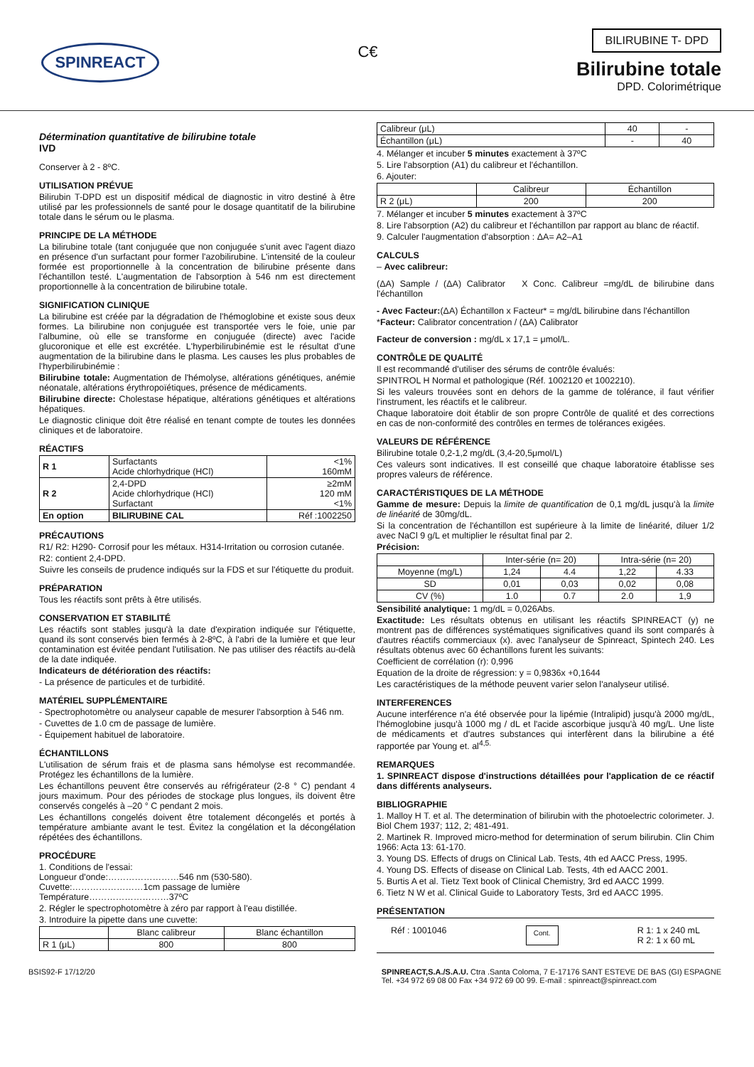SPINREACT
C€
BILIRUBINE T- DPD
Bilirubine totale
DPD. Colorimétrique
Détermination quantitative de bilirubine totale
IVD
Conserver à 2 - 8ºC.
UTILISATION PRÉVUE
Bilirubin T-DPD est un dispositif médical de diagnostic in vitro destiné à être utilisé par les professionnels de santé pour le dosage quantitatif de la bilirubine totale dans le sérum ou le plasma.
PRINCIPE DE LA MÉTHODE
La bilirubine totale (tant conjuguée que non conjuguée s'unit avec l'agent diazo en présence d'un surfactant pour former l'azobilirubine. L'intensité de la couleur formée est proportionnelle à la concentration de bilirubine présente dans l'échantillon testé. L'augmentation de l'absorption à 546 nm est directement proportionnelle à la concentration de bilirubine totale.
SIGNIFICATION CLINIQUE
La bilirubine est créée par la dégradation de l'hémoglobine et existe sous deux formes. La bilirubine non conjuguée est transportée vers le foie, unie par l'albumine, où elle se transforme en conjuguée (directe) avec l'acide glucoronique et elle est excrétée. L'hyperbilirubinémie est le résultat d'une augmentation de la bilirubine dans le plasma. Les causes les plus probables de l'hyperbilirubinémie :
Bilirubine totale: Augmentation de l'hémolyse, altérations génétiques, anémie néonatale, altérations érythropoïétiques, présence de médicaments.
Bilirubine directe: Cholestase hépatique, altérations génétiques et altérations hépatiques.
Le diagnostic clinique doit être réalisé en tenant compte de toutes les données cliniques et de laboratoire.
RÉACTIFS
| R 1 | Surfactants Acide chlorhydrique (HCl) | <1% 160mM |
| R 2 | 2,4-DPD Acide chlorhydrique (HCl) Surfactant | ≥2mM 120 mM <1% |
| En option | BILIRUBINE CAL | Réf :1002250 |
PRÉCAUTIONS
R1/ R2: H290- Corrosif pour les métaux. H314-Irritation ou corrosion cutanée.
R2: contient 2,4-DPD.
Suivre les conseils de prudence indiqués sur la FDS et sur l'étiquette du produit.
PRÉPARATION
Tous les réactifs sont prêts à être utilisés.
CONSERVATION ET STABILITÉ
Les réactifs sont stables jusqu'à la date d'expiration indiquée sur l'étiquette, quand ils sont conservés bien fermés à 2-8ºC, à l'abri de la lumière et que leur contamination est évitée pendant l'utilisation. Ne pas utiliser des réactifs au-delà de la date indiquée.
Indicateurs de détérioration des réactifs:
- La présence de particules et de turbidité.
MATÉRIEL SUPPLÉMENTAIRE
- Spectrophotomètre ou analyseur capable de mesurer l'absorption à 546 nm.
- Cuvettes de 1.0 cm de passage de lumière.
- Équipement habituel de laboratoire.
ÉCHANTILLONS
L'utilisation de sérum frais et de plasma sans hémolyse est recommandée. Protégez les échantillons de la lumière.
Les échantillons peuvent être conservés au réfrigérateur (2-8 ° C) pendant 4 jours maximum. Pour des périodes de stockage plus longues, ils doivent être conservés congelés à –20 ° C pendant 2 mois.
Les échantillons congelés doivent être totalement décongelés et portés à température ambiante avant le test. Évitez la congélation et la décongélation répétées des échantillons.
PROCÉDURE
1. Conditions de l'essai:
Longueur d'onde:……………………546 nm (530-580).
Cuvette:……………………1cm passage de lumière
Température………………………37ºC
2. Régler le spectrophotomètre à zéro par rapport à l'eau distillée.
3. Introduire la pipette dans une cuvette:
| | Blanc calibreur | Blanc échantillon |
| R 1 (μL) | 800 | 800 |
| Calibreur (μL) | 40 | - |
| Échantillon (μL) | - | 40 |
4. Mélanger et incuber 5 minutes exactement à 37ºC
5. Lire l'absorption (A1) du calibreur et l'échantillon.
6. Ajouter:
| | Calibreur | Échantillon |
| R 2 (μL) | 200 | 200 |
7. Mélanger et incuber 5 minutes exactement à 37ºC
8. Lire l'absorption (A2) du calibreur et l'échantillon par rapport au blanc de réactif.
9. Calculer l'augmentation d'absorption : ΔA= A2–A1
CALCULS
– Avec calibreur:
(ΔA) Sample / (ΔA) Calibrator X Conc. Calibreur =mg/dL de bilirubine dans l'échantillon
- Avec Facteur:(ΔA) Échantillon x Facteur* = mg/dL bilirubine dans l'échantillon
*Facteur: Calibrator concentration / (ΔA) Calibrator
Facteur de conversion : mg/dL x 17,1 = μmol/L.
CONTRÔLE DE QUALITÉ
Il est recommandé d'utiliser des sérums de contrôle évalués:
SPINTROL H Normal et pathologique (Réf. 1002120 et 1002210).
Si les valeurs trouvées sont en dehors de la gamme de tolérance, il faut vérifier l'instrument, les réactifs et le calibreur.
Chaque laboratoire doit établir de son propre Contrôle de qualité et des corrections en cas de non-conformité des contrôles en termes de tolérances exigées.
VALEURS DE RÉFÉRENCE
Bilirubine totale 0,2-1,2 mg/dL (3,4-20,5μmol/L)
Ces valeurs sont indicatives. Il est conseillé que chaque laboratoire établisse ses propres valeurs de référence.
CARACTÉRISTIQUES DE LA MÉTHODE
Gamme de mesure: Depuis la limite de quantification de 0,1 mg/dL jusqu'à la limite de linéarité de 30mg/dL.
Si la concentration de l'échantillon est supérieure à la limite de linéarité, diluer 1/2 avec NaCl 9 g/L et multiplier le résultat final par 2.
Précision:
| | Inter-série (n= 20) | | Intra-série (n= 20) | |
| Moyenne (mg/L) | 1,24 | 4.4 | 1,22 | 4.33 |
| SD | 0,01 | 0,03 | 0,02 | 0,08 |
| CV (%) | 1.0 | 0.7 | 2.0 | 1,9 |
Sensibilité analytique: 1 mg/dL = 0,026Abs.
Exactitude: Les résultats obtenus en utilisant les réactifs SPINREACT (y) ne montrent pas de différences systématiques significatives quand ils sont comparés à d'autres réactifs commerciaux (x). avec l'analyseur de Spinreact, Spintech 240. Les résultats obtenus avec 60 échantillons furent les suivants:
Coefficient de corrélation (r): 0,996
Equation de la droite de régression: y = 0,9836x +0,1644
Les caractéristiques de la méthode peuvent varier selon l'analyseur utilisé.
INTERFERENCES
Aucune interférence n'a été observée pour la lipémie (Intralipid) jusqu'à 2000 mg/dL, l'hémoglobine jusqu'à 1000 mg / dL et l'acide ascorbique jusqu'à 40 mg/L. Une liste de médicaments et d'autres substances qui interfèrent dans la bilirubine a été rapportée par Young et. al<sup>4,5.</sup>
REMARQUES
1. SPINREACT dispose d'instructions détaillées pour l'application de ce réactif dans différents analyseurs.
BIBLIOGRAPHIE
1. Malloy H T. et al. The determination of bilirubin with the photoelectric colorimeter. J. Biol Chem 1937; 112, 2; 481-491.
2. Martinek R. Improved micro-method for determination of serum bilirubin. Clin Chim 1966: Acta 13: 61-170.
3. Young DS. Effects of drugs on Clinical Lab. Tests, 4th ed AACC Press, 1995.
4. Young DS. Effects of disease on Clinical Lab. Tests, 4th ed AACC 2001.
5. Burtis A et al. Tietz Text book of Clinical Chemistry, 3rd ed AACC 1999.
6. Tietz N W et al. Clinical Guide to Laboratory Tests, 3rd ed AACC 1995.
PRÉSENTATION
Réf : 1001046 Cont. R 1: 1 x 240 mL
R 2: 1 x 60 mL
BSIS92-F 17/12/20 SPINREACT,S.A./S.A.U. Ctra .Santa Coloma, 7 E-17176 SANT ESTEVE DE BAS (GI) ESPAGNE
Tel. +34 972 69 08 00 Fax +34 972 69 00 99. E-mail : spinreact@spinreact.com